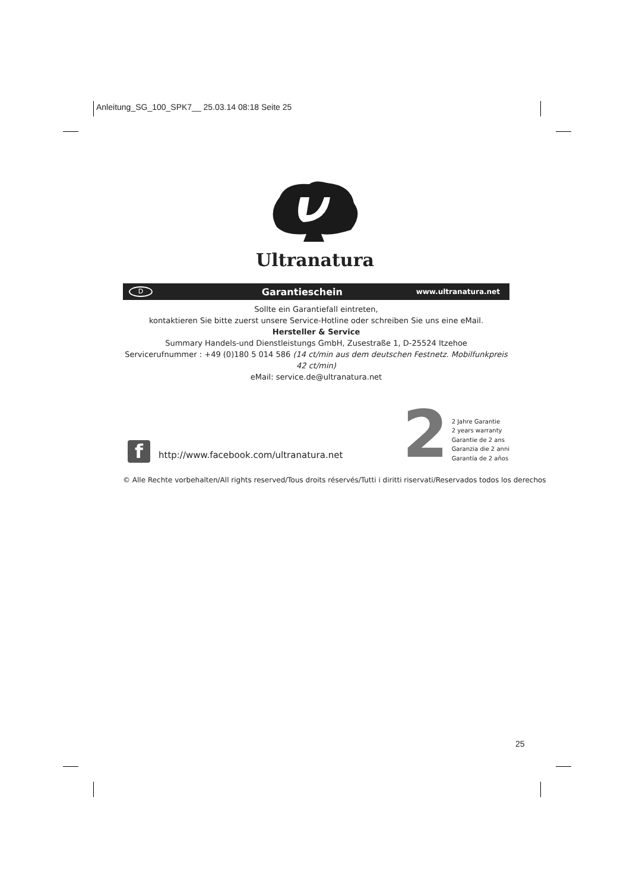Anleitung_SG_100_SPK7__ 25.03.14 08:18 Seite 25
Ultranatura
D Garantieschein www.ultranatura.net
Sollte ein Garantiefall eintreten,
kontaktieren Sie bitte zuerst unsere Service-Hotline oder schreiben Sie uns eine eMail.
Hersteller & Service
Summary Handels-und Dienstleistungs GmbH, Zusestraße 1, D-25524 Itzehoe
Servicerufnummer : +49 (0)180 5 014 586 (14 ct/min aus dem deutschen Festnetz. Mobilfunkpreis 42 ct/min)
eMail: service.de@ultranatura.net
f
http://www.facebook.com/ultranatura.net
2
2 Jahre Garantie
2 years warranty
Garantie de 2 ans
Garanzia die 2 anni
Garantía de 2 años
© Alle Rechte vorbehalten/All rights reserved/Tous droits réservés/Tutti i diritti riservati/Reservados todos los derechos
25